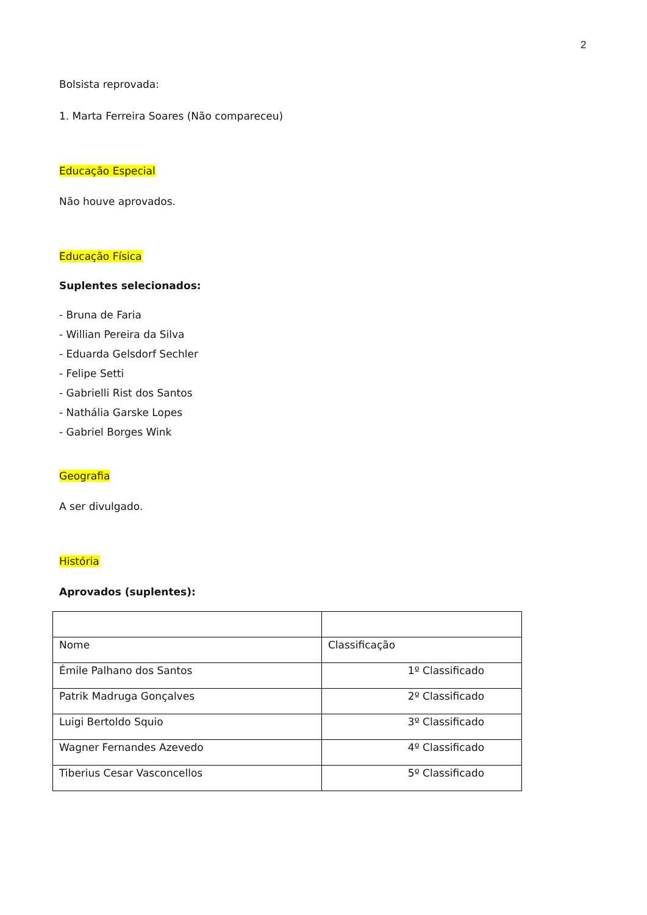2
Bolsista reprovada:
1. Marta Ferreira Soares (Não compareceu)
Educação Especial
Não houve aprovados.
Educação Física
Suplentes selecionados:
- Bruna de Faria
- Willian Pereira da Silva
- Eduarda Gelsdorf Sechler
- Felipe Setti
- Gabrielli Rist dos Santos
- Nathália Garske Lopes
- Gabriel Borges Wink
Geografia
A ser divulgado.
História
Aprovados (suplentes):
| Nome | Classificação |
| Émile Palhano dos Santos | 1º Classificado |
| Patrik Madruga Gonçalves | 2º Classificado |
| Luigi Bertoldo Squio | 3º Classificado |
| Wagner Fernandes Azevedo | 4º Classificado |
| Tiberius Cesar Vasconcellos | 5º Classificado |